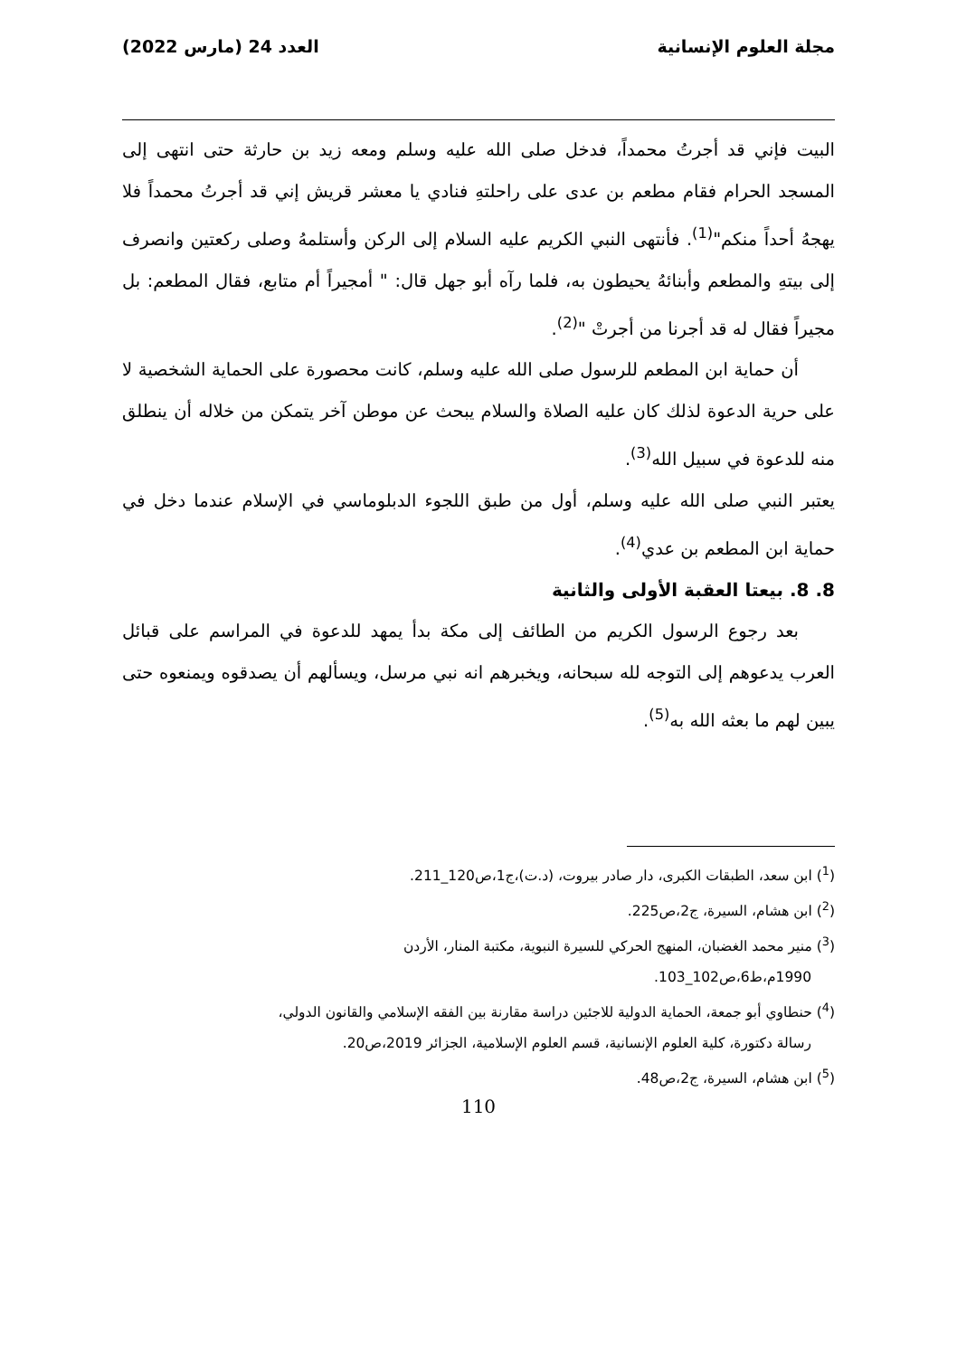مجلة العلوم الإنسانية العدد 24 (مارس 2022)
البيت فإني قد أجرتُ محمداً، فدخل صلى الله عليه وسلم ومعه زيد بن حارثة حتى انتهى إلى المسجد الحرام فقام مطعم بن عدى على راحلتهِ فنادي يا معشر قريش إني قد أجرتُ محمداً فلا يهجهُ أحداً منكم"<sup>(1)</sup>. فأنتهى النبي الكريم عليه السلام إلى الركن وأستلمهُ وصلى ركعتين وانصرف إلى بيتهِ والمطعم وأبنائهُ يحيطون به، فلما رآه أبو جهل قال: " أمجيراً أم متابع، فقال المطعم: بل مجيراً فقال له قد أجرنا من أجرتْ "<sup>(2)</sup>.
أن حماية ابن المطعم للرسول صلى الله عليه وسلم، كانت محصورة على الحماية الشخصية لا على حرية الدعوة لذلك كان عليه الصلاة والسلام يبحث عن موطن آخر يتمكن من خلاله أن ينطلق منه للدعوة في سبيل الله<sup>(3)</sup>.
يعتبر النبي صلى الله عليه وسلم، أول من طبق اللجوء الدبلوماسي في الإسلام عندما دخل في حماية ابن المطعم بن عدي<sup>(4)</sup>.
8. 8. بيعتا العقبة الأولى والثانية
بعد رجوع الرسول الكريم من الطائف إلى مكة بدأ يمهد للدعوة في المراسم على قبائل العرب يدعوهم إلى التوجه لله سبحانه، ويخبرهم انه نبي مرسل، ويسألهم أن يصدقوه ويمنعوه حتى يبين لهم ما بعثه الله به<sup>(5)</sup>.
(<sup>1</sup>) ابن سعد، الطبقات الكبرى، دار صادر بيروت، (د.ت)،ج1،ص120_211.
(<sup>2</sup>) ابن هشام، السيرة، ج2،ص225.
(<sup>3</sup>) منير محمد الغضبان، المنهج الحركي للسيرة النبوية، مكتبة المنار، الأردن
1990م،ط6،ص102_103.
(<sup>4</sup>) حنطاوي أبو جمعة، الحماية الدولية للاجئين دراسة مقارنة بين الفقه الإسلامي والقانون الدولي،
رسالة دكتورة، كلية العلوم الإنسانية، قسم العلوم الإسلامية، الجزائر 2019،ص20.
(<sup>5</sup>) ابن هشام، السيرة، ج2،ص48.
110